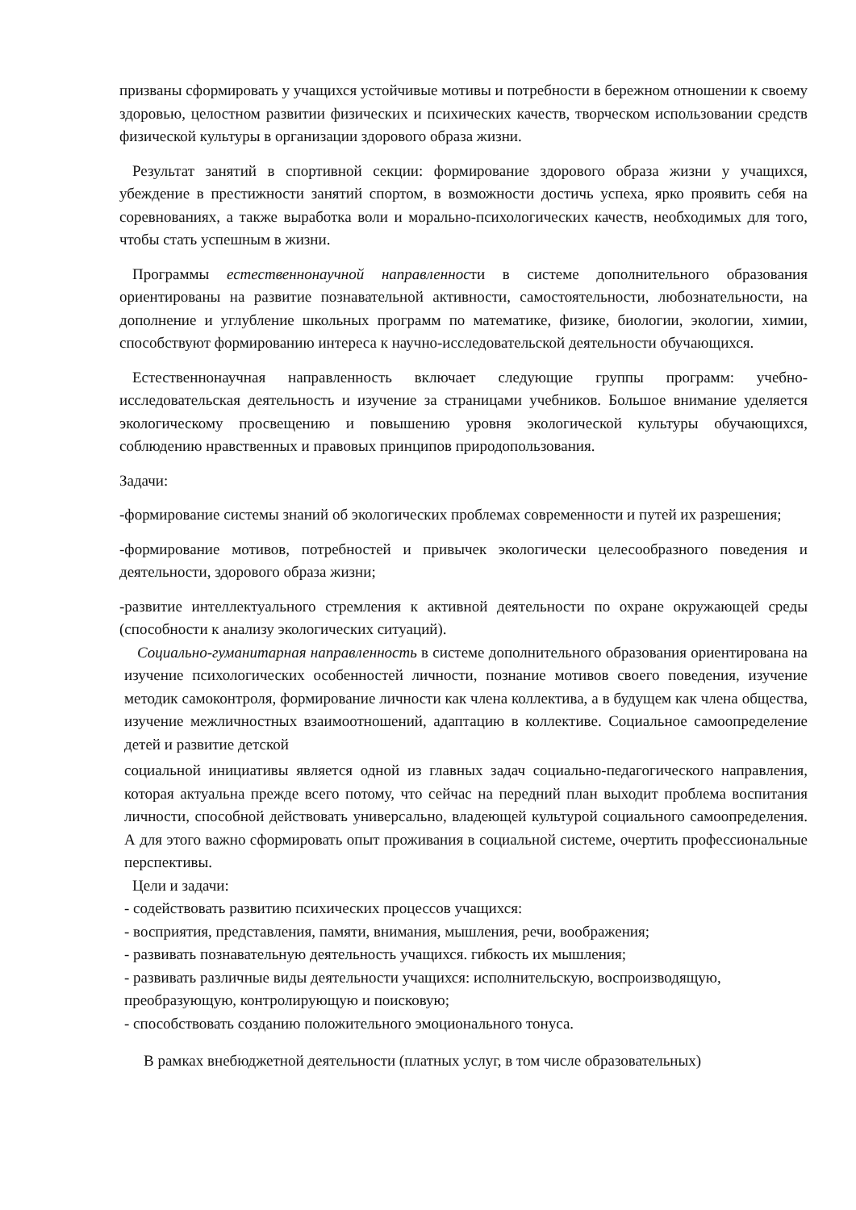призваны сформировать у учащихся устойчивые мотивы и потребности в бережном отношении к своему здоровью, целостном развитии физических и психических качеств, творческом использовании средств физической культуры в организации здорового образа жизни.
Результат занятий в спортивной секции: формирование здорового образа жизни у учащихся, убеждение в престижности занятий спортом, в возможности достичь успеха, ярко проявить себя на соревнованиях, а также выработка воли и морально-психологических качеств, необходимых для того, чтобы стать успешным в жизни.
Программы естественнонаучной направленности в системе дополнительного образования ориентированы на развитие познавательной активности, самостоятельности, любознательности, на дополнение и углубление школьных программ по математике, физике, биологии, экологии, химии, способствуют формированию интереса к научно-исследовательской деятельности обучающихся.
Естественнонаучная направленность включает следующие группы программ: учебно-исследовательская деятельность и изучение за страницами учебников. Большое внимание уделяется экологическому просвещению и повышению уровня экологической культуры обучающихся, соблюдению нравственных и правовых принципов природопользования.
Задачи:
-формирование системы знаний об экологических проблемах современности и путей их разрешения;
-формирование мотивов, потребностей и привычек экологически целесообразного поведения и деятельности, здорового образа жизни;
-развитие интеллектуального стремления к активной деятельности по охране окружающей среды (способности к анализу экологических ситуаций).
Социально-гуманитарная направленность в системе дополнительного образования ориентирована на изучение психологических особенностей личности, познание мотивов своего поведения, изучение методик самоконтроля, формирование личности как члена коллектива, а в будущем как члена общества, изучение межличностных взаимоотношений, адаптацию в коллективе. Социальное самоопределение детей и развитие детской
социальной инициативы является одной из главных задач социально-педагогического направления, которая актуальна прежде всего потому, что сейчас на передний план выходит проблема воспитания личности, способной действовать универсально, владеющей культурой социального самоопределения. А для этого важно сформировать опыт проживания в социальной системе, очертить профессиональные перспективы.
Цели и задачи:
- содействовать развитию психических процессов учащихся:
- восприятия, представления, памяти, внимания, мышления, речи, воображения;
- развивать познавательную деятельность учащихся. гибкость их мышления;
- развивать различные виды деятельности учащихся: исполнительскую, воспроизводящую, преобразующую, контролирующую и поисковую;
- способствовать созданию положительного эмоционального тонуса.
В рамках внебюджетной деятельности (платных услуг, в том числе образовательных)